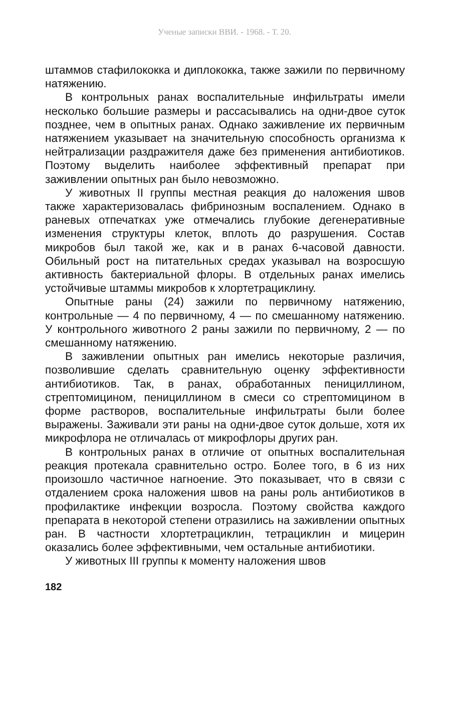Ученые записки ВВИ. - 1968. - Т. 20.
штаммов стафилококка и диплококка, также зажили по первичному натяжению.
В контрольных ранах воспалительные инфильтраты имели несколько большие размеры и рассасывались на одни-двое суток позднее, чем в опытных ранах. Однако заживление их первичным натяжением указывает на значительную способность организма к нейтрализации раздражителя даже без применения антибиотиков. Поэтому выделить наиболее эффективный препарат при заживлении опытных ран было невозможно.
У животных II группы местная реакция до наложения швов также характеризовалась фибринозным воспалением. Однако в раневых отпечатках уже отмечались глубокие дегенеративные изменения структуры клеток, вплоть до разрушения. Состав микробов был такой же, как и в ранах 6-часовой давности. Обильный рост на питательных средах указывал на возросшую активность бактериальной флоры. В отдельных ранах имелись устойчивые штаммы микробов к хлортетрациклину.
Опытные раны (24) зажили по первичному натяжению, контрольные — 4 по первичному, 4 — по смешанному натяжению. У контрольного животного 2 раны зажили по первичному, 2 — по смешанному натяжению.
В заживлении опытных ран имелись некоторые различия, позволившие сделать сравнительную оценку эффективности антибиотиков. Так, в ранах, обработанных пенициллином, стрептомицином, пенициллином в смеси со стрептомицином в форме растворов, воспалительные инфильтраты были более выражены. Заживали эти раны на одни-двое суток дольше, хотя их микрофлора не отличалась от микрофлоры других ран.
В контрольных ранах в отличие от опытных воспалительная реакция протекала сравнительно остро. Более того, в 6 из них произошло частичное нагноение. Это показывает, что в связи с отдалением срока наложения швов на раны роль антибиотиков в профилактике инфекции возросла. Поэтому свойства каждого препарата в некоторой степени отразились на заживлении опытных ран. В частности хлортетрациклин, тетрациклин и мицерин оказались более эффективными, чем остальные антибиотики.
У животных III группы к моменту наложения швов
182